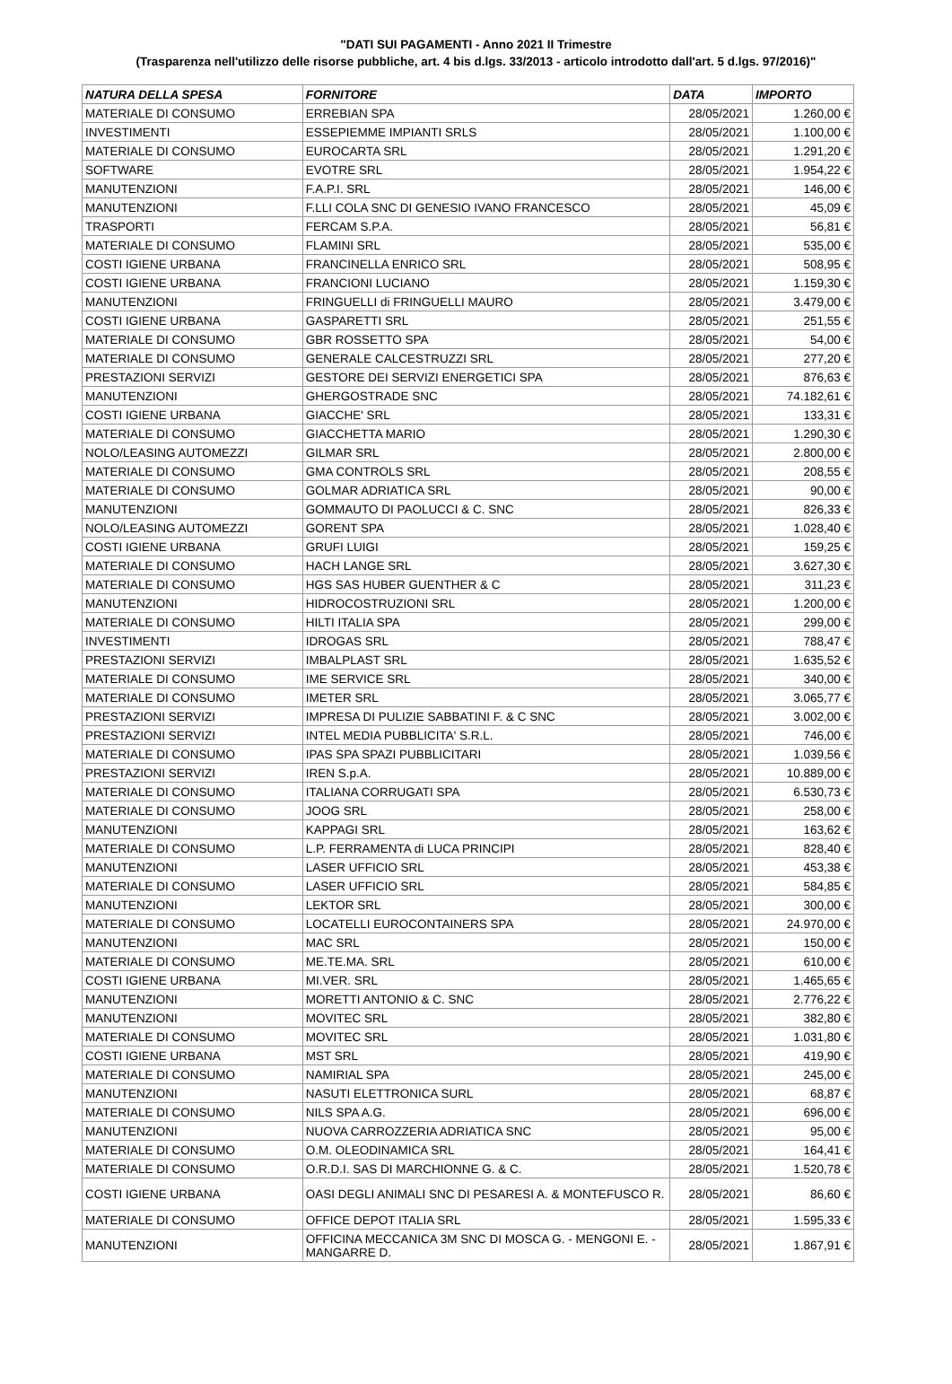"DATI SUI PAGAMENTI - Anno 2021 II Trimestre
(Trasparenza nell'utilizzo delle risorse pubbliche, art. 4 bis d.lgs. 33/2013 - articolo introdotto dall'art. 5 d.lgs. 97/2016)"
| NATURA DELLA SPESA | FORNITORE | DATA | IMPORTO |
| --- | --- | --- | --- |
| MATERIALE DI CONSUMO | ERREBIAN SPA | 28/05/2021 | 1.260,00 € |
| INVESTIMENTI | ESSEPIEMME IMPIANTI SRLS | 28/05/2021 | 1.100,00 € |
| MATERIALE DI CONSUMO | EUROCARTA SRL | 28/05/2021 | 1.291,20 € |
| SOFTWARE | EVOTRE SRL | 28/05/2021 | 1.954,22 € |
| MANUTENZIONI | F.A.P.I. SRL | 28/05/2021 | 146,00 € |
| MANUTENZIONI | F.LLI COLA SNC DI GENESIO IVANO FRANCESCO | 28/05/2021 | 45,09 € |
| TRASPORTI | FERCAM S.P.A. | 28/05/2021 | 56,81 € |
| MATERIALE DI CONSUMO | FLAMINI SRL | 28/05/2021 | 535,00 € |
| COSTI IGIENE URBANA | FRANCINELLA ENRICO SRL | 28/05/2021 | 508,95 € |
| COSTI IGIENE URBANA | FRANCIONI LUCIANO | 28/05/2021 | 1.159,30 € |
| MANUTENZIONI | FRINGUELLI di FRINGUELLI MAURO | 28/05/2021 | 3.479,00 € |
| COSTI IGIENE URBANA | GASPARETTI SRL | 28/05/2021 | 251,55 € |
| MATERIALE DI CONSUMO | GBR ROSSETTO SPA | 28/05/2021 | 54,00 € |
| MATERIALE DI CONSUMO | GENERALE CALCESTRUZZI SRL | 28/05/2021 | 277,20 € |
| PRESTAZIONI SERVIZI | GESTORE DEI SERVIZI ENERGETICI SPA | 28/05/2021 | 876,63 € |
| MANUTENZIONI | GHERGOSTRADE SNC | 28/05/2021 | 74.182,61 € |
| COSTI IGIENE URBANA | GIACCHE' SRL | 28/05/2021 | 133,31 € |
| MATERIALE DI CONSUMO | GIACCHETTA MARIO | 28/05/2021 | 1.290,30 € |
| NOLO/LEASING AUTOMEZZI | GILMAR SRL | 28/05/2021 | 2.800,00 € |
| MATERIALE DI CONSUMO | GMA CONTROLS SRL | 28/05/2021 | 208,55 € |
| MATERIALE DI CONSUMO | GOLMAR ADRIATICA SRL | 28/05/2021 | 90,00 € |
| MANUTENZIONI | GOMMAUTO DI PAOLUCCI & C. SNC | 28/05/2021 | 826,33 € |
| NOLO/LEASING AUTOMEZZI | GORENT SPA | 28/05/2021 | 1.028,40 € |
| COSTI IGIENE URBANA | GRUFI LUIGI | 28/05/2021 | 159,25 € |
| MATERIALE DI CONSUMO | HACH LANGE SRL | 28/05/2021 | 3.627,30 € |
| MATERIALE DI CONSUMO | HGS SAS HUBER GUENTHER & C | 28/05/2021 | 311,23 € |
| MANUTENZIONI | HIDROCOSTRUZIONI SRL | 28/05/2021 | 1.200,00 € |
| MATERIALE DI CONSUMO | HILTI ITALIA SPA | 28/05/2021 | 299,00 € |
| INVESTIMENTI | IDROGAS SRL | 28/05/2021 | 788,47 € |
| PRESTAZIONI SERVIZI | IMBALPLAST SRL | 28/05/2021 | 1.635,52 € |
| MATERIALE DI CONSUMO | IME SERVICE SRL | 28/05/2021 | 340,00 € |
| MATERIALE DI CONSUMO | IMETER SRL | 28/05/2021 | 3.065,77 € |
| PRESTAZIONI SERVIZI | IMPRESA DI PULIZIE SABBATINI F. & C SNC | 28/05/2021 | 3.002,00 € |
| PRESTAZIONI SERVIZI | INTEL MEDIA PUBBLICITA' S.R.L. | 28/05/2021 | 746,00 € |
| MATERIALE DI CONSUMO | IPAS SPA SPAZI PUBBLICITARI | 28/05/2021 | 1.039,56 € |
| PRESTAZIONI SERVIZI | IREN S.p.A. | 28/05/2021 | 10.889,00 € |
| MATERIALE DI CONSUMO | ITALIANA CORRUGATI SPA | 28/05/2021 | 6.530,73 € |
| MATERIALE DI CONSUMO | JOOG SRL | 28/05/2021 | 258,00 € |
| MANUTENZIONI | KAPPAGI SRL | 28/05/2021 | 163,62 € |
| MATERIALE DI CONSUMO | L.P. FERRAMENTA di LUCA PRINCIPI | 28/05/2021 | 828,40 € |
| MANUTENZIONI | LASER UFFICIO SRL | 28/05/2021 | 453,38 € |
| MATERIALE DI CONSUMO | LASER UFFICIO SRL | 28/05/2021 | 584,85 € |
| MANUTENZIONI | LEKTOR SRL | 28/05/2021 | 300,00 € |
| MATERIALE DI CONSUMO | LOCATELLI EUROCONTAINERS SPA | 28/05/2021 | 24.970,00 € |
| MANUTENZIONI | MAC SRL | 28/05/2021 | 150,00 € |
| MATERIALE DI CONSUMO | ME.TE.MA. SRL | 28/05/2021 | 610,00 € |
| COSTI IGIENE URBANA | MI.VER. SRL | 28/05/2021 | 1.465,65 € |
| MANUTENZIONI | MORETTI ANTONIO & C. SNC | 28/05/2021 | 2.776,22 € |
| MANUTENZIONI | MOVITEC SRL | 28/05/2021 | 382,80 € |
| MATERIALE DI CONSUMO | MOVITEC SRL | 28/05/2021 | 1.031,80 € |
| COSTI IGIENE URBANA | MST SRL | 28/05/2021 | 419,90 € |
| MATERIALE DI CONSUMO | NAMIRIAL SPA | 28/05/2021 | 245,00 € |
| MANUTENZIONI | NASUTI ELETTRONICA SURL | 28/05/2021 | 68,87 € |
| MATERIALE DI CONSUMO | NILS SPA A.G. | 28/05/2021 | 696,00 € |
| MANUTENZIONI | NUOVA CARROZZERIA ADRIATICA SNC | 28/05/2021 | 95,00 € |
| MATERIALE DI CONSUMO | O.M. OLEODINAMICA SRL | 28/05/2021 | 164,41 € |
| MATERIALE DI CONSUMO | O.R.D.I. SAS DI MARCHIONNE G. & C. | 28/05/2021 | 1.520,78 € |
| COSTI IGIENE URBANA | OASI DEGLI ANIMALI SNC DI PESARESI A. & MONTEFUSCO R. | 28/05/2021 | 86,60 € |
| MATERIALE DI CONSUMO | OFFICE DEPOT ITALIA SRL | 28/05/2021 | 1.595,33 € |
| MANUTENZIONI | OFFICINA MECCANICA 3M SNC DI MOSCA G. - MENGONI E. - MANGARRE D. | 28/05/2021 | 1.867,91 € |